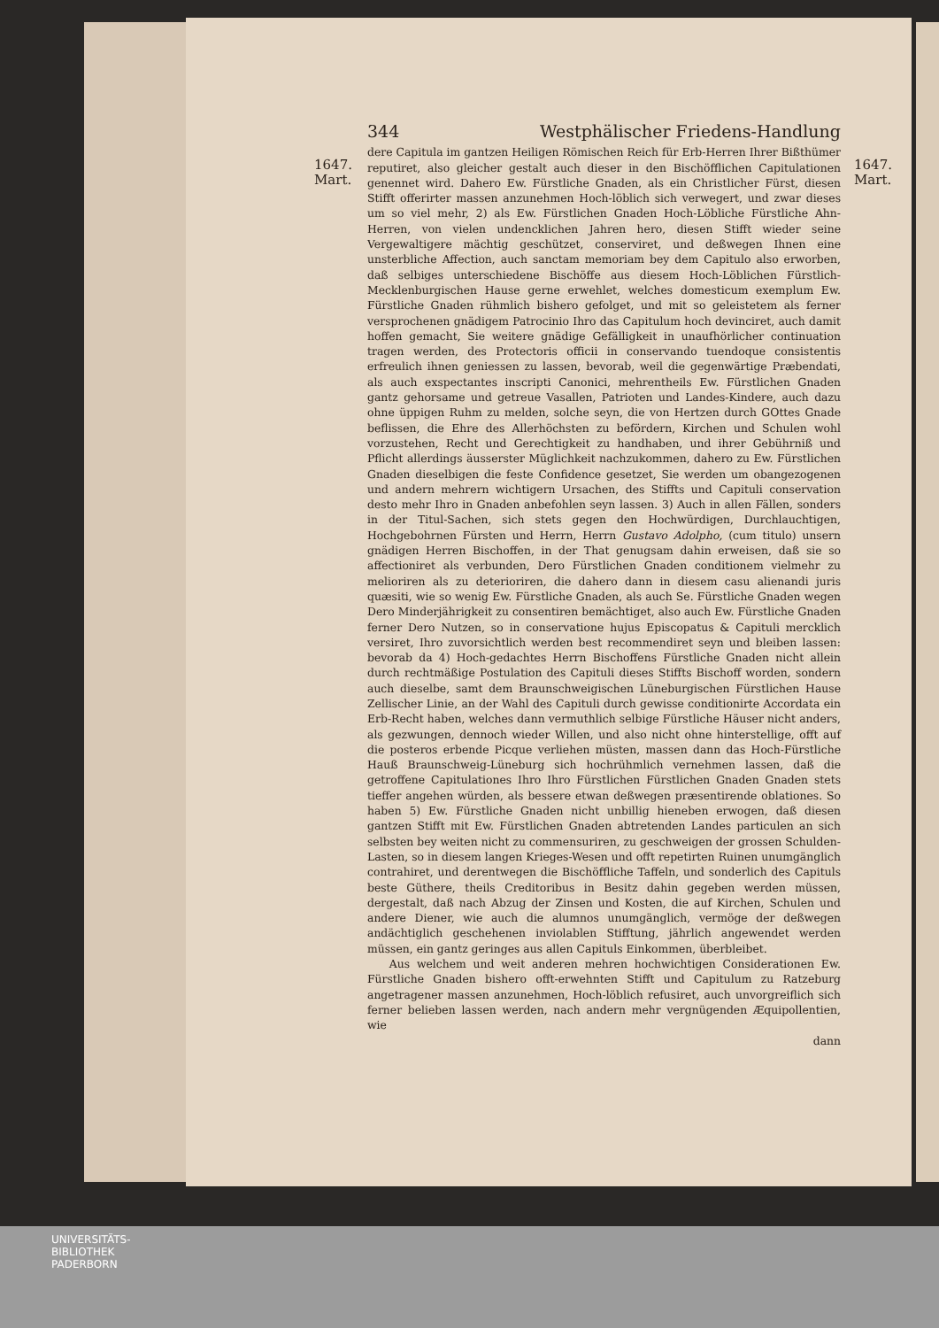1647.
Mart.
1647.
Mart.
344 Westphälischer Friedens-Handlung
dere Capitula im gantzen Heiligen Römischen Reich für Erb-Herren Ihrer Bißthümer reputiret, also gleicher gestalt auch dieser in den Bischöfflichen Capitulationen genennet wird. Dahero Ew. Fürstliche Gnaden, als ein Christlicher Fürst, diesen Stifft offerirter massen anzunehmen Hoch-löblich sich verwegert, und zwar dieses um so viel mehr, 2) als Ew. Fürstlichen Gnaden Hoch-Löbliche Fürstliche Ahn-Herren, von vielen undencklichen Jahren hero, diesen Stifft wieder seine Vergewaltigere mächtig geschützet, conserviret, und deßwegen Ihnen eine unsterbliche Affection, auch sanctam memoriam bey dem Capitulo also erworben, daß selbiges unterschiedene Bischöffe aus diesem Hoch-Löblichen Fürstlich-Mecklenburgischen Hause gerne erwehlet, welches domesticum exemplum Ew. Fürstliche Gnaden rühmlich bishero gefolget, und mit so geleistetem als ferner versprochenen gnädigem Patrocinio Ihro das Capitulum hoch devinciret, auch damit hoffen gemacht, Sie weitere gnädige Gefälligkeit in unaufhörlicher continuation tragen werden, des Protectoris officii in conservando tuendoque consistentis erfreulich ihnen geniessen zu lassen, bevorab, weil die gegenwärtige Præbendati, als auch exspectantes inscripti Canonici, mehrentheils Ew. Fürstlichen Gnaden gantz gehorsame und getreue Vasallen, Patrioten und Landes-Kindere, auch dazu ohne üppigen Ruhm zu melden, solche seyn, die von Hertzen durch GOttes Gnade beflissen, die Ehre des Allerhöchsten zu befördern, Kirchen und Schulen wohl vorzustehen, Recht und Gerechtigkeit zu handhaben, und ihrer Gebührniß und Pflicht allerdings äusserster Müglichkeit nachzukommen, dahero zu Ew. Fürstlichen Gnaden dieselbigen die feste Confidence gesetzet, Sie werden um obangezogenen und andern mehrern wichtigern Ursachen, des Stiffts und Capituli conservation desto mehr Ihro in Gnaden anbefohlen seyn lassen. 3) Auch in allen Fällen, sonders in der Titul-Sachen, sich stets gegen den Hochwürdigen, Durchlauchtigen, Hochgebohrnen Fürsten und Herrn, Herrn Gustavo Adolpho, (cum titulo) unsern gnädigen Herren Bischoffen, in der That genugsam dahin erweisen, daß sie so affectioniret als verbunden, Dero Fürstlichen Gnaden conditionem vielmehr zu melioriren als zu deterioriren, die dahero dann in diesem casu alienandi juris quæsiti, wie so wenig Ew. Fürstliche Gnaden, als auch Se. Fürstliche Gnaden wegen Dero Minderjährigkeit zu consentiren bemächtiget, also auch Ew. Fürstliche Gnaden ferner Dero Nutzen, so in conservatione hujus Episcopatus & Capituli mercklich versiret, Ihro zuvorsichtlich werden best recommendiret seyn und bleiben lassen: bevorab da 4) Hoch-gedachtes Herrn Bischoffens Fürstliche Gnaden nicht allein durch rechtmäßige Postulation des Capituli dieses Stiffts Bischoff worden, sondern auch dieselbe, samt dem Braunschweigischen Lüneburgischen Fürstlichen Hause Zellischer Linie, an der Wahl des Capituli durch gewisse conditionirte Accordata ein Erb-Recht haben, welches dann vermuthlich selbige Fürstliche Häuser nicht anders, als gezwungen, dennoch wieder Willen, und also nicht ohne hinterstellige, offt auf die posteros erbende Picque verliehen müsten, massen dann das Hoch-Fürstliche Hauß Braunschweig-Lüneburg sich hochrühmlich vernehmen lassen, daß die getroffene Capitulationes Ihro Ihro Fürstlichen Fürstlichen Gnaden Gnaden stets tieffer angehen würden, als bessere etwan deßwegen præsentirende oblationes. So haben 5) Ew. Fürstliche Gnaden nicht unbillig hieneben erwogen, daß diesen gantzen Stifft mit Ew. Fürstlichen Gnaden abtretenden Landes particulen an sich selbsten bey weiten nicht zu commensuriren, zu geschweigen der grossen Schulden-Lasten, so in diesem langen Krieges-Wesen und offt repetirten Ruinen unumgänglich contrahiret, und derentwegen die Bischöffliche Taffeln, und sonderlich des Capituls beste Güthere, theils Creditoribus in Besitz dahin gegeben werden müssen, dergestalt, daß nach Abzug der Zinsen und Kosten, die auf Kirchen, Schulen und andere Diener, wie auch die alumnos unumgänglich, vermöge der deßwegen andächtiglich geschehenen inviolablen Stifftung, jährlich angewendet werden müssen, ein gantz geringes aus allen Capituls Einkommen, überbleibet.
Aus welchem und weit anderen mehren hochwichtigen Considerationen Ew. Fürstliche Gnaden bishero offt-erwehnten Stifft und Capitulum zu Ratzeburg angetragener massen anzunehmen, Hoch-löblich refusiret, auch unvorgreiflich sich ferner belieben lassen werden, nach andern mehr vergnügenden Æquipollentien, wie
dann
UNIVERSITÄTS-
BIBLIOTHEK
PADERBORN